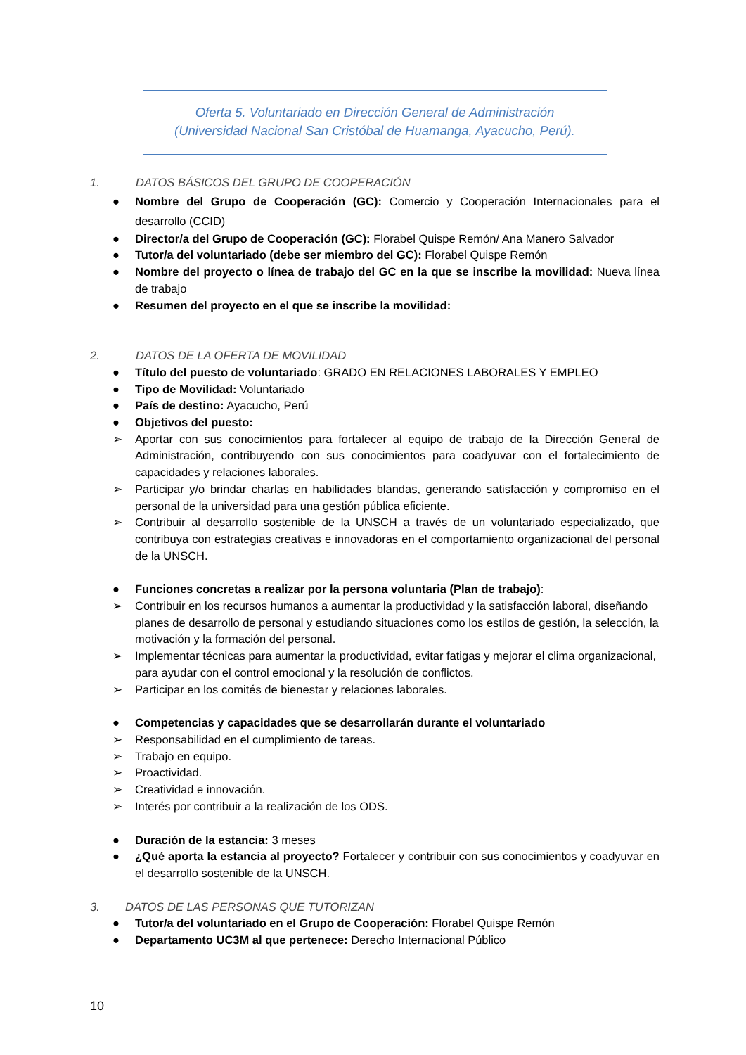Oferta 5. Voluntariado en Dirección General de Administración
(Universidad Nacional San Cristóbal de Huamanga, Ayacucho, Perú).
1. DATOS BÁSICOS DEL GRUPO DE COOPERACIÓN
● Nombre del Grupo de Cooperación (GC): Comercio y Cooperación Internacionales para el desarrollo (CCID)
● Director/a del Grupo de Cooperación (GC): Florabel Quispe Remón/ Ana Manero Salvador
● Tutor/a del voluntariado (debe ser miembro del GC): Florabel Quispe Remón
● Nombre del proyecto o línea de trabajo del GC en la que se inscribe la movilidad: Nueva línea de trabajo
● Resumen del proyecto en el que se inscribe la movilidad:
2. DATOS DE LA OFERTA DE MOVILIDAD
● Título del puesto de voluntariado: GRADO EN RELACIONES LABORALES Y EMPLEO
● Tipo de Movilidad: Voluntariado
● País de destino: Ayacucho, Perú
● Objetivos del puesto:
➢ Aportar con sus conocimientos para fortalecer al equipo de trabajo de la Dirección General de Administración, contribuyendo con sus conocimientos para coadyuvar con el fortalecimiento de capacidades y relaciones laborales.
➢ Participar y/o brindar charlas en habilidades blandas, generando satisfacción y compromiso en el personal de la universidad para una gestión pública eficiente.
➢ Contribuir al desarrollo sostenible de la UNSCH a través de un voluntariado especializado, que contribuya con estrategias creativas e innovadoras en el comportamiento organizacional del personal de la UNSCH.
● Funciones concretas a realizar por la persona voluntaria (Plan de trabajo):
➢ Contribuir en los recursos humanos a aumentar la productividad y la satisfacción laboral, diseñando planes de desarrollo de personal y estudiando situaciones como los estilos de gestión, la selección, la motivación y la formación del personal.
➢ Implementar técnicas para aumentar la productividad, evitar fatigas y mejorar el clima organizacional, para ayudar con el control emocional y la resolución de conflictos.
➢ Participar en los comités de bienestar y relaciones laborales.
● Competencias y capacidades que se desarrollarán durante el voluntariado
➢ Responsabilidad en el cumplimiento de tareas.
➢ Trabajo en equipo.
➢ Proactividad.
➢ Creatividad e innovación.
➢ Interés por contribuir a la realización de los ODS.
● Duración de la estancia: 3 meses
● ¿Qué aporta la estancia al proyecto? Fortalecer y contribuir con sus conocimientos y coadyuvar en el desarrollo sostenible de la UNSCH.
3. DATOS DE LAS PERSONAS QUE TUTORIZAN
● Tutor/a del voluntariado en el Grupo de Cooperación: Florabel Quispe Remón
● Departamento UC3M al que pertenece: Derecho Internacional Público
10